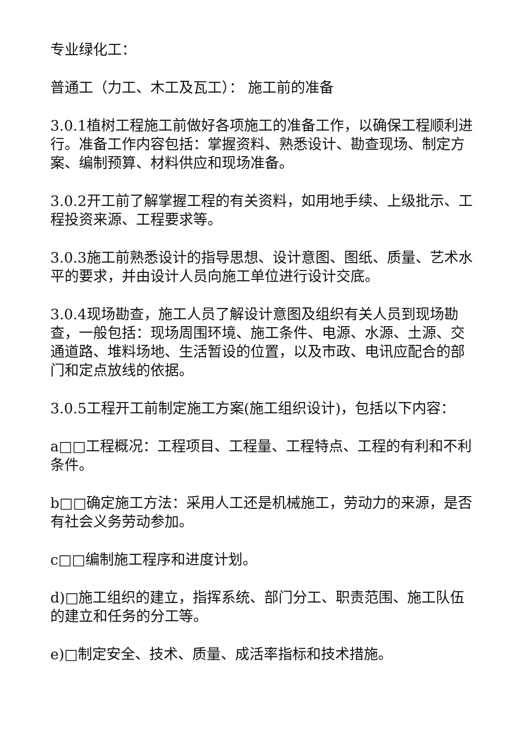专业绿化工：
普通工（力工、木工及瓦工）： 施工前的准备
3.0.1植树工程施工前做好各项施工的准备工作，以确保工程顺利进行。准备工作内容包括：掌握资料、熟悉设计、勘查现场、制定方案、编制预算、材料供应和现场准备。
3.0.2开工前了解掌握工程的有关资料，如用地手续、上级批示、工程投资来源、工程要求等。
3.0.3施工前熟悉设计的指导思想、设计意图、图纸、质量、艺术水平的要求，并由设计人员向施工单位进行设计交底。
3.0.4现场勘查，施工人员了解设计意图及组织有关人员到现场勘查，一般包括：现场周围环境、施工条件、电源、水源、土源、交通道路、堆料场地、生活暂设的位置，以及市政、电讯应配合的部门和定点放线的依据。
3.0.5工程开工前制定施工方案(施工组织设计)，包括以下内容：
a□□工程概况：工程项目、工程量、工程特点、工程的有利和不利条件。
b□□确定施工方法：采用人工还是机械施工，劳动力的来源，是否有社会义务劳动参加。
c□□编制施工程序和进度计划。
d)□施工组织的建立，指挥系统、部门分工、职责范围、施工队伍的建立和任务的分工等。
e)□制定安全、技术、质量、成活率指标和技术措施。